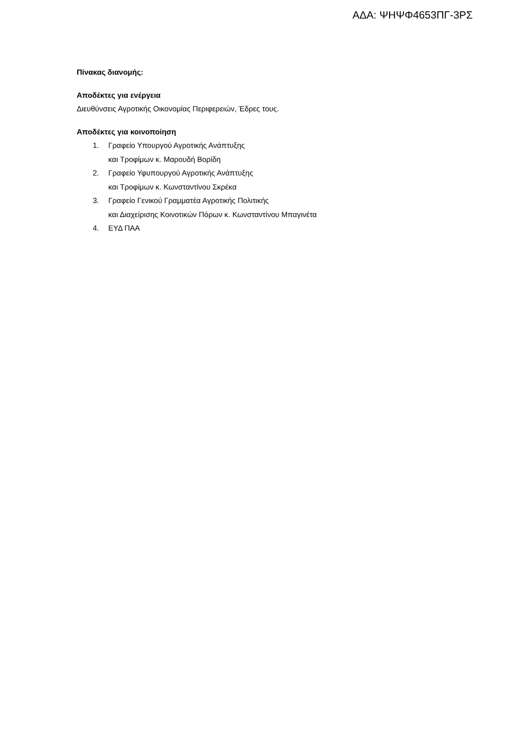ΑΔΑ: ΨΗΨΦ4653ΠΓ-3ΡΣ
Πίνακας διανομής:
Αποδέκτες για ενέργεια
Διευθύνσεις Αγροτικής Οικονομίας Περιφερειών, Έδρες τους.
Αποδέκτες για κοινοποίηση
1. Γραφείο Υπουργού Αγροτικής Ανάπτυξης
και Τροφίμων κ. Μαρουδή Βορίδη
2. Γραφείο Υφυπουργού Αγροτικής Ανάπτυξης
και Τροφίμων κ. Κωνσταντίνου Σκρέκα
3. Γραφείο Γενικού Γραμματέα Αγροτικής Πολιτικής
και Διαχείρισης Κοινοτικών Πόρων κ. Κωνσταντίνου Μπαγινέτα
4. ΕΥΔ ΠΑΑ